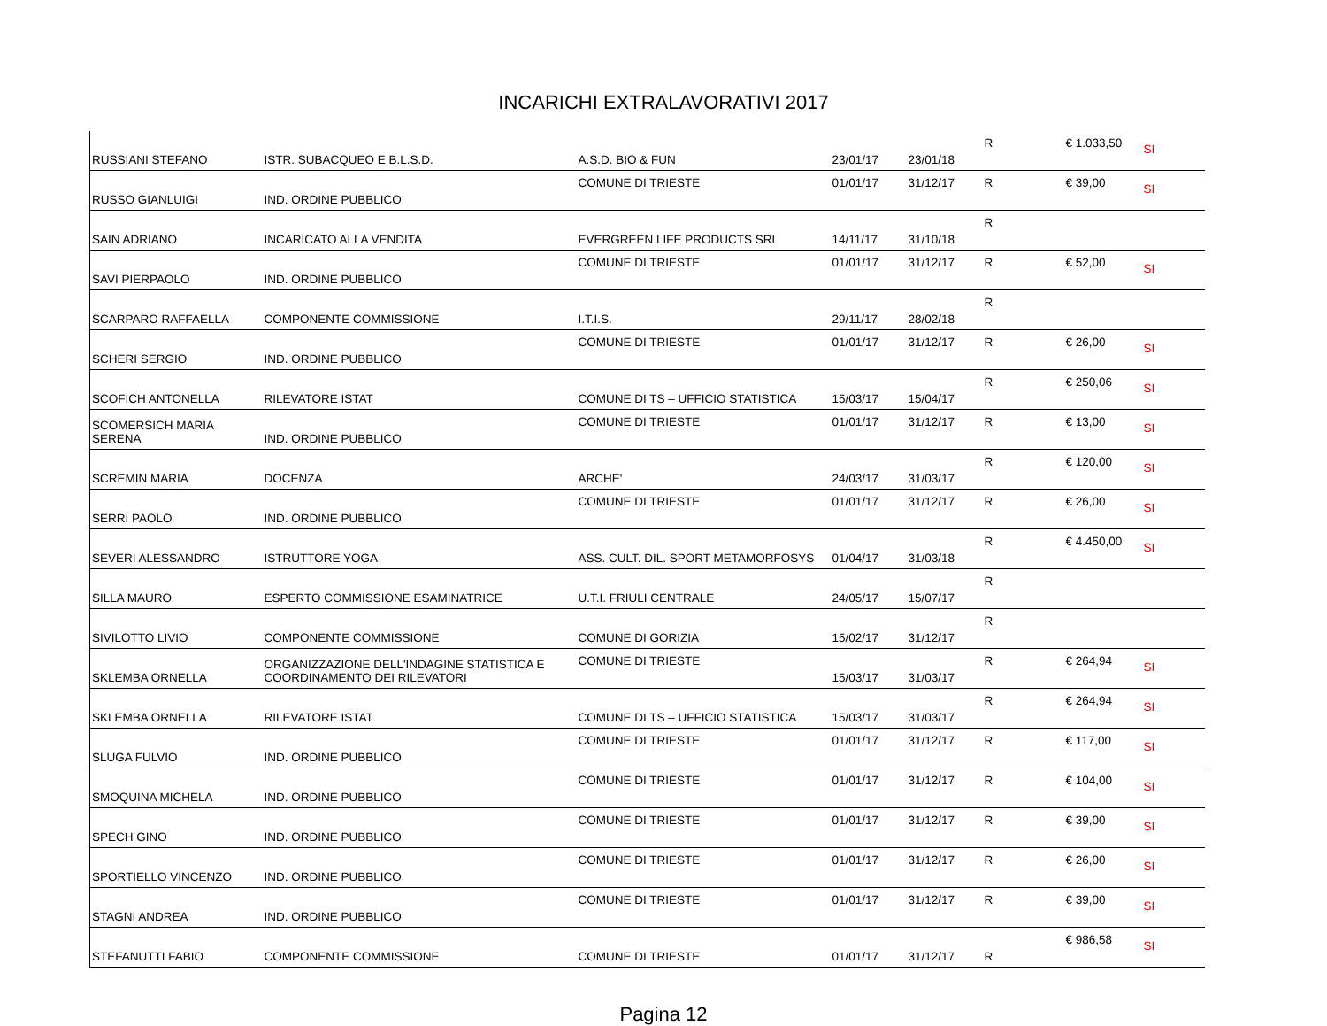INCARICHI EXTRALAVORATIVI 2017
| RUSSIANI STEFANO | ISTR. SUBACQUEO E B.L.S.D. | A.S.D. BIO & FUN | 23/01/17 | 23/01/18 | R | € 1.033,50 | SI |
| RUSSO GIANLUIGI | IND. ORDINE PUBBLICO | COMUNE DI TRIESTE | 01/01/17 | 31/12/17 | R | € 39,00 | SI |
| SAIN ADRIANO | INCARICATO ALLA VENDITA | EVERGREEN LIFE PRODUCTS SRL | 14/11/17 | 31/10/18 | R | | |
| SAVI PIERPAOLO | IND. ORDINE PUBBLICO | COMUNE DI TRIESTE | 01/01/17 | 31/12/17 | R | € 52,00 | SI |
| SCARPARO RAFFAELLA | COMPONENTE COMMISSIONE | I.T.I.S. | 29/11/17 | 28/02/18 | R | | |
| SCHERI SERGIO | IND. ORDINE PUBBLICO | COMUNE DI TRIESTE | 01/01/17 | 31/12/17 | R | € 26,00 | SI |
| SCOFICH ANTONELLA | RILEVATORE ISTAT | COMUNE DI TS – UFFICIO STATISTICA | 15/03/17 | 15/04/17 | R | € 250,06 | SI |
| SCOMERSICH MARIA SERENA | IND. ORDINE PUBBLICO | COMUNE DI TRIESTE | 01/01/17 | 31/12/17 | R | € 13,00 | SI |
| SCREMIN MARIA | DOCENZA | ARCHE' | 24/03/17 | 31/03/17 | R | € 120,00 | SI |
| SERRI PAOLO | IND. ORDINE PUBBLICO | COMUNE DI TRIESTE | 01/01/17 | 31/12/17 | R | € 26,00 | SI |
| SEVERI ALESSANDRO | ISTRUTTORE YOGA | ASS. CULT. DIL. SPORT METAMORFOSYS | 01/04/17 | 31/03/18 | R | € 4.450,00 | SI |
| SILLA MAURO | ESPERTO COMMISSIONE ESAMINATRICE | U.T.I. FRIULI CENTRALE | 24/05/17 | 15/07/17 | R | | |
| SIVILOTTO LIVIO | COMPONENTE COMMISSIONE | COMUNE DI GORIZIA | 15/02/17 | 31/12/17 | R | | |
| SKLEMBA ORNELLA | ORGANIZZAZIONE DELL'INDAGINE STATISTICA E COORDINAMENTO DEI RILEVATORI | COMUNE DI TRIESTE | 15/03/17 | 31/03/17 | R | € 264,94 | SI |
| SKLEMBA ORNELLA | RILEVATORE ISTAT | COMUNE DI TS – UFFICIO STATISTICA | 15/03/17 | 31/03/17 | R | € 264,94 | SI |
| SLUGA FULVIO | IND. ORDINE PUBBLICO | COMUNE DI TRIESTE | 01/01/17 | 31/12/17 | R | € 117,00 | SI |
| SMOQUINA MICHELA | IND. ORDINE PUBBLICO | COMUNE DI TRIESTE | 01/01/17 | 31/12/17 | R | € 104,00 | SI |
| SPECH GINO | IND. ORDINE PUBBLICO | COMUNE DI TRIESTE | 01/01/17 | 31/12/17 | R | € 39,00 | SI |
| SPORTIELLO VINCENZO | IND. ORDINE PUBBLICO | COMUNE DI TRIESTE | 01/01/17 | 31/12/17 | R | € 26,00 | SI |
| STAGNI ANDREA | IND. ORDINE PUBBLICO | COMUNE DI TRIESTE | 01/01/17 | 31/12/17 | R | € 39,00 | SI |
| STEFANUTTI FABIO | COMPONENTE COMMISSIONE | COMUNE DI TRIESTE | 01/01/17 | 31/12/17 | R | € 986,58 | SI |
Pagina 12